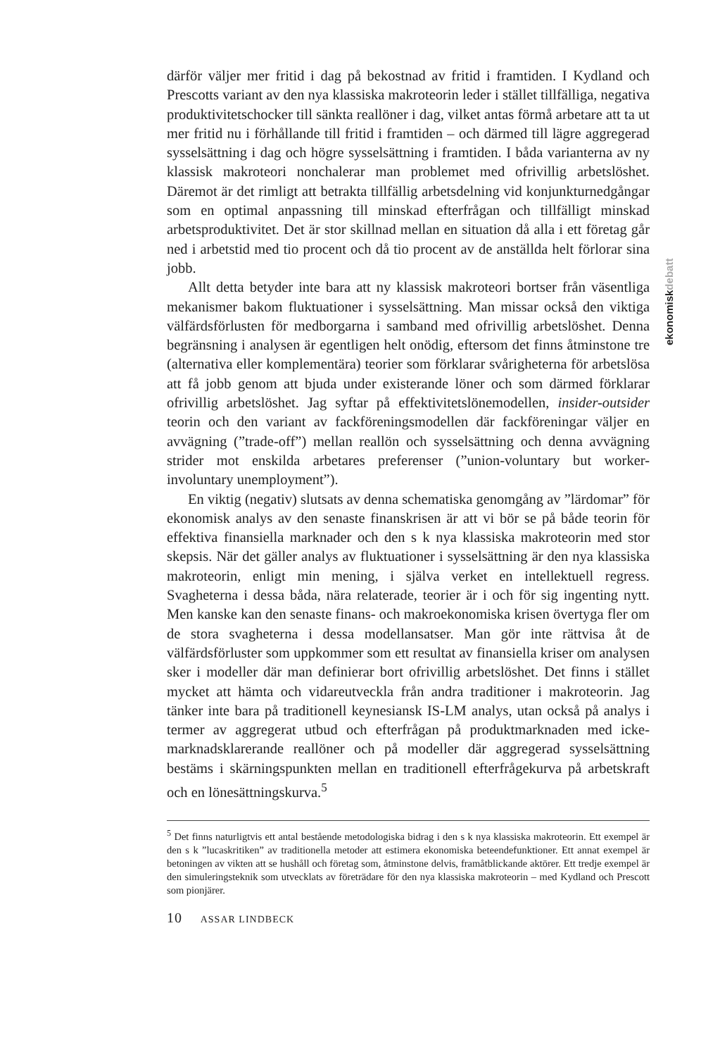ekonomiskdebatt
därför väljer mer fritid i dag på bekostnad av fritid i framtiden. I Kydland och Prescotts variant av den nya klassiska makroteorin leder i stället tillfälliga, negativa produktivitetschocker till sänkta reallöner i dag, vilket antas förmå arbetare att ta ut mer fritid nu i förhållande till fritid i framtiden – och därmed till lägre aggregerad sysselsättning i dag och högre sysselsättning i framtiden. I båda varianterna av ny klassisk makroteori nonchalerar man problemet med ofrivillig arbetslöshet. Däremot är det rimligt att betrakta tillfällig arbetsdelning vid konjunkturnedgångar som en optimal anpassning till minskad efterfrågan och tillfälligt minskad arbetsproduktivitet. Det är stor skillnad mellan en situation då alla i ett företag går ned i arbetstid med tio procent och då tio procent av de anställda helt förlorar sina jobb.
Allt detta betyder inte bara att ny klassisk makroteori bortser från väsentliga mekanismer bakom fluktuationer i sysselsättning. Man missar också den viktiga välfärdsförlusten för medborgarna i samband med ofrivillig arbetslöshet. Denna begränsning i analysen är egentligen helt onödig, eftersom det finns åtminstone tre (alternativa eller komplementära) teorier som förklarar svårigheterna för arbetslösa att få jobb genom att bjuda under existerande löner och som därmed förklarar ofrivillig arbetslöshet. Jag syftar på effektivitetslönemodellen, insider-outsider teorin och den variant av fackföreningsmodellen där fackföreningar väljer en avvägning (”trade-off”) mellan reallön och sysselsättning och denna avvägning strider mot enskilda arbetares preferenser (”union-voluntary but worker-involuntary unemployment”).
En viktig (negativ) slutsats av denna schematiska genomgång av ”lärdomar” för ekonomisk analys av den senaste finanskrisen är att vi bör se på både teorin för effektiva finansiella marknader och den s k nya klassiska makroteorin med stor skepsis. När det gäller analys av fluktuationer i sysselsättning är den nya klassiska makroteorin, enligt min mening, i själva verket en intellektuell regress. Svagheterna i dessa båda, nära relaterade, teorier är i och för sig ingenting nytt. Men kanske kan den senaste finans- och makroekonomiska krisen övertyga fler om de stora svagheterna i dessa modellansatser. Man gör inte rättvisa åt de välfärdsförluster som uppkommer som ett resultat av finansiella kriser om analysen sker i modeller där man definierar bort ofrivillig arbetslöshet. Det finns i stället mycket att hämta och vidareutveckla från andra traditioner i makroteorin. Jag tänker inte bara på traditionell keynesiansk IS-LM analys, utan också på analys i termer av aggregerat utbud och efterfrågan på produktmarknaden med icke-marknadsklarerande reallöner och på modeller där aggregerad sysselsättning bestäms i skärningspunkten mellan en traditionell efterfrågekurva på arbetskraft och en lönesättningskurva.<sup>5</sup>
<sup>5</sup> Det finns naturligtvis ett antal bestående metodologiska bidrag i den s k nya klassiska makroteorin. Ett exempel är den s k ”lucaskritiken” av traditionella metoder att estimera ekonomiska beteendefunktioner. Ett annat exempel är betoningen av vikten att se hushåll och företag som, åtminstone delvis, framåtblickande aktörer. Ett tredje exempel är den simuleringsteknik som utvecklats av företrädare för den nya klassiska makroteorin – med Kydland och Prescott som pionjärer.
10 ASSAR LINDBECK